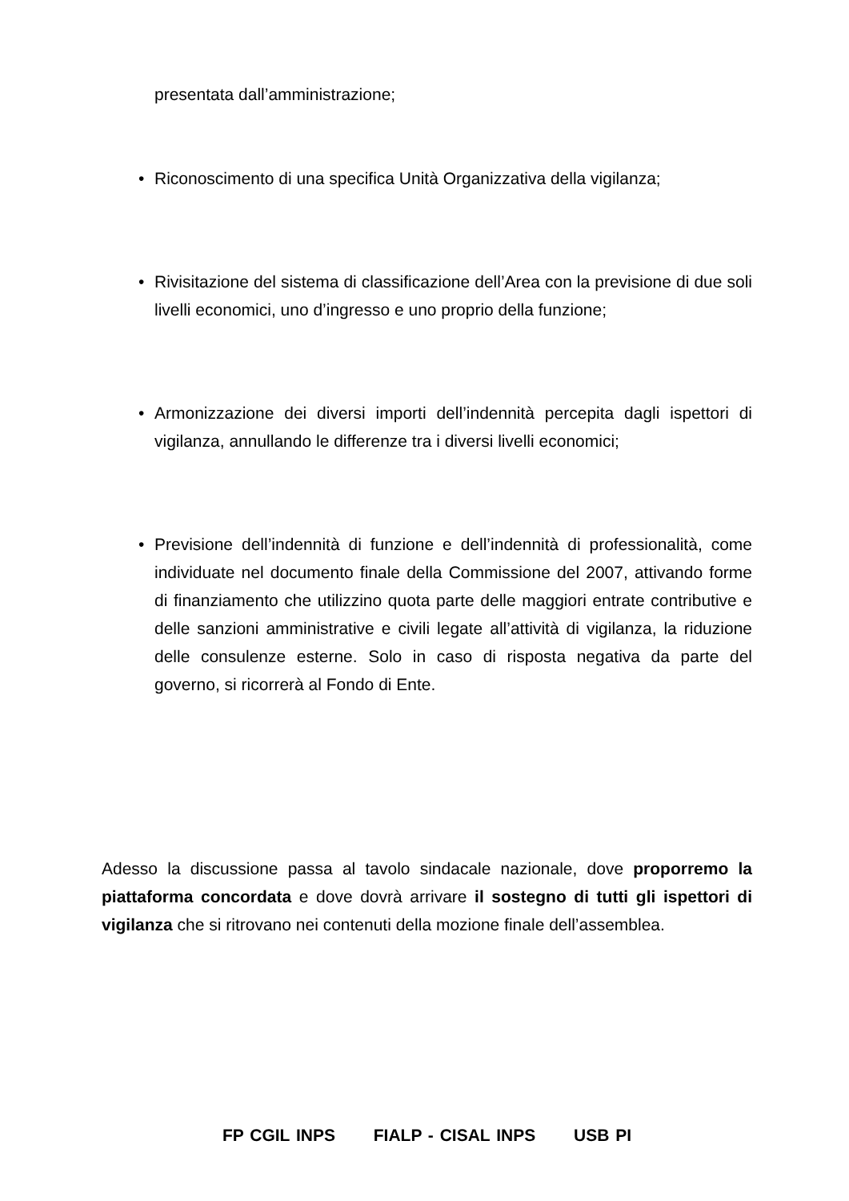presentata dall’amministrazione;
• Riconoscimento di una specifica Unità Organizzativa della vigilanza;
• Rivisitazione del sistema di classificazione dell’Area con la previsione di due soli livelli economici, uno d’ingresso e uno proprio della funzione;
• Armonizzazione dei diversi importi dell’indennità percepita dagli ispettori di vigilanza, annullando le differenze tra i diversi livelli economici;
• Previsione dell’indennità di funzione e dell’indennità di professionalità, come individuate nel documento finale della Commissione del 2007, attivando forme di finanziamento che utilizzino quota parte delle maggiori entrate contributive e delle sanzioni amministrative e civili legate all’attività di vigilanza, la riduzione delle consulenze esterne. Solo in caso di risposta negativa da parte del governo, si ricorrerà al Fondo di Ente.
Adesso la discussione passa al tavolo sindacale nazionale, dove proporremo la piattaforma concordata e dove dovrà arrivare il sostegno di tutti gli ispettori di vigilanza che si ritrovano nei contenuti della mozione finale dell’assemblea.
FP CGIL INPS FIALP - CISAL INPS USB PI